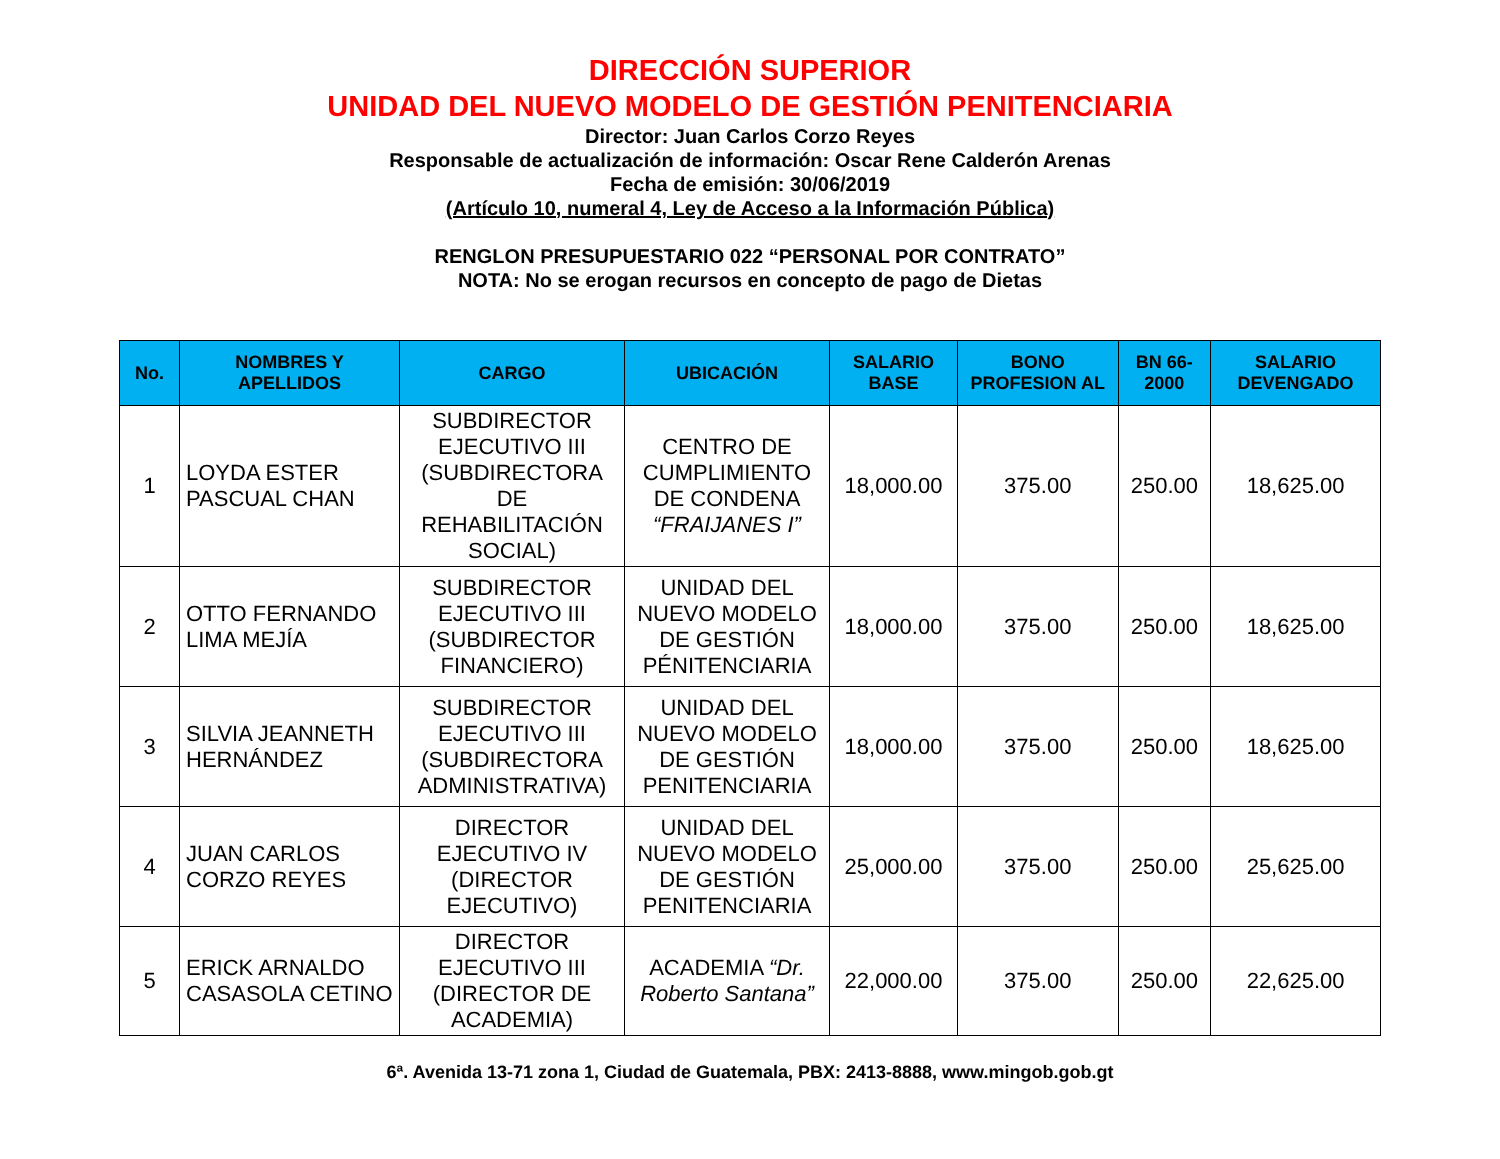DIRECCIÓN SUPERIOR
UNIDAD DEL NUEVO MODELO DE GESTIÓN PENITENCIARIA
Director: Juan Carlos Corzo Reyes
Responsable de actualización de información: Oscar Rene Calderón Arenas
Fecha de emisión: 30/06/2019
(Artículo 10, numeral 4, Ley de Acceso a la Información Pública)
RENGLON PRESUPUESTARIO 022 “PERSONAL POR CONTRATO”
NOTA: No se erogan recursos en concepto de pago de Dietas
| No. | NOMBRES Y APELLIDOS | CARGO | UBICACIÓN | SALARIO BASE | BONO PROFESION AL | BN 66-2000 | SALARIO DEVENGADO |
| --- | --- | --- | --- | --- | --- | --- | --- |
| 1 | LOYDA ESTER PASCUAL CHAN | SUBDIRECTOR EJECUTIVO III (SUBDIRECTORA DE REHABILITACIÓN SOCIAL) | CENTRO DE CUMPLIMIENTO DE CONDENA “FRAIJANES I” | 18,000.00 | 375.00 | 250.00 | 18,625.00 |
| 2 | OTTO FERNANDO LIMA MEJÍA | SUBDIRECTOR EJECUTIVO III (SUBDIRECTOR FINANCIERO) | UNIDAD DEL NUEVO MODELO DE GESTIÓN PÉNITENCIARIA | 18,000.00 | 375.00 | 250.00 | 18,625.00 |
| 3 | SILVIA JEANNETH HERNÁNDEZ | SUBDIRECTOR EJECUTIVO III (SUBDIRECTORA ADMINISTRATIVA) | UNIDAD DEL NUEVO MODELO DE GESTIÓN PENITENCIARIA | 18,000.00 | 375.00 | 250.00 | 18,625.00 |
| 4 | JUAN CARLOS CORZO REYES | DIRECTOR EJECUTIVO IV (DIRECTOR EJECUTIVO) | UNIDAD DEL NUEVO MODELO DE GESTIÓN PENITENCIARIA | 25,000.00 | 375.00 | 250.00 | 25,625.00 |
| 5 | ERICK ARNALDO CASASOLA CETINO | DIRECTOR EJECUTIVO III (DIRECTOR DE ACADEMIA) | ACADEMIA “Dr. Roberto Santana” | 22,000.00 | 375.00 | 250.00 | 22,625.00 |
6ª. Avenida 13-71 zona 1, Ciudad de Guatemala, PBX: 2413-8888, www.mingob.gob.gt